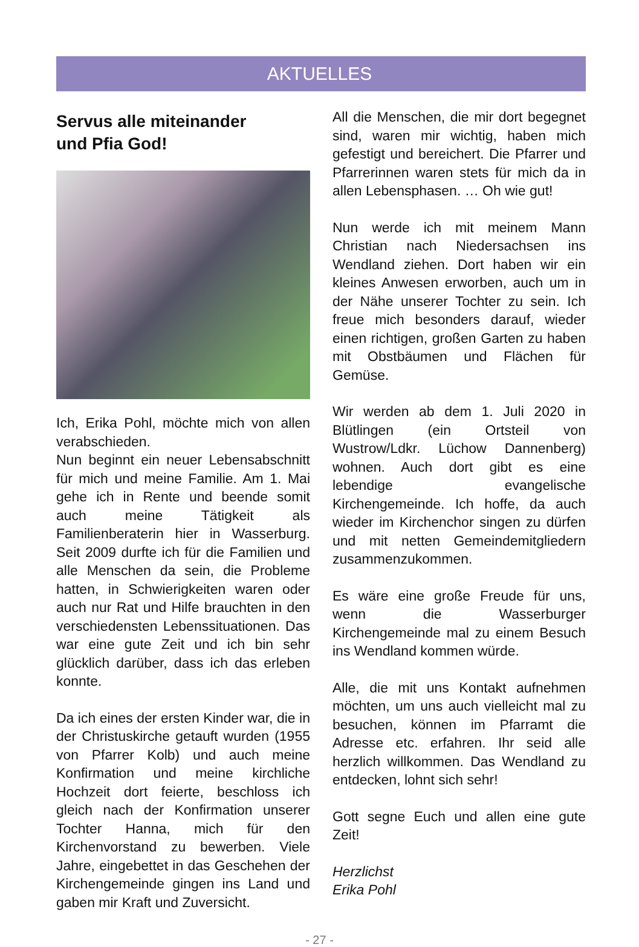AKTUELLES
Servus alle miteinander
und Pfia God!
Ich, Erika Pohl, möchte mich von allen verabschieden.
Nun beginnt ein neuer Lebensabschnitt für mich und meine Familie. Am 1. Mai gehe ich in Rente und beende somit auch meine Tätigkeit als Familienberaterin hier in Wasserburg. Seit 2009 durfte ich für die Familien und alle Menschen da sein, die Probleme hatten, in Schwierigkeiten waren oder auch nur Rat und Hilfe brauchten in den verschiedensten Lebenssituationen. Das war eine gute Zeit und ich bin sehr glücklich darüber, dass ich das erleben konnte.
Da ich eines der ersten Kinder war, die in der Christuskirche getauft wurden (1955 von Pfarrer Kolb) und auch meine Konfirmation und meine kirchliche Hochzeit dort feierte, beschloss ich gleich nach der Konfirmation unserer Tochter Hanna, mich für den Kirchenvorstand zu bewerben. Viele Jahre, eingebettet in das Geschehen der Kirchengemeinde gingen ins Land und gaben mir Kraft und Zuversicht.
All die Menschen, die mir dort begegnet sind, waren mir wichtig, haben mich gefestigt und bereichert. Die Pfarrer und Pfarrerinnen waren stets für mich da in allen Lebensphasen. … Oh wie gut!
Nun werde ich mit meinem Mann Christian nach Niedersachsen ins Wendland ziehen. Dort haben wir ein kleines Anwesen erworben, auch um in der Nähe unserer Tochter zu sein. Ich freue mich besonders darauf, wieder einen richtigen, großen Garten zu haben mit Obstbäumen und Flächen für Gemüse.
Wir werden ab dem 1. Juli 2020 in Blütlingen (ein Ortsteil von Wustrow/Ldkr. Lüchow Dannenberg) wohnen. Auch dort gibt es eine lebendige evangelische Kirchengemeinde. Ich hoffe, da auch wieder im Kirchenchor singen zu dürfen und mit netten Gemeindemitgliedern zusammenzukommen.
Es wäre eine große Freude für uns, wenn die Wasserburger Kirchengemeinde mal zu einem Besuch ins Wendland kommen würde.
Alle, die mit uns Kontakt aufnehmen möchten, um uns auch vielleicht mal zu besuchen, können im Pfarramt die Adresse etc. erfahren. Ihr seid alle herzlich willkommen. Das Wendland zu entdecken, lohnt sich sehr!
Gott segne Euch und allen eine gute Zeit!
Herzlichst
Erika Pohl
- 27 -